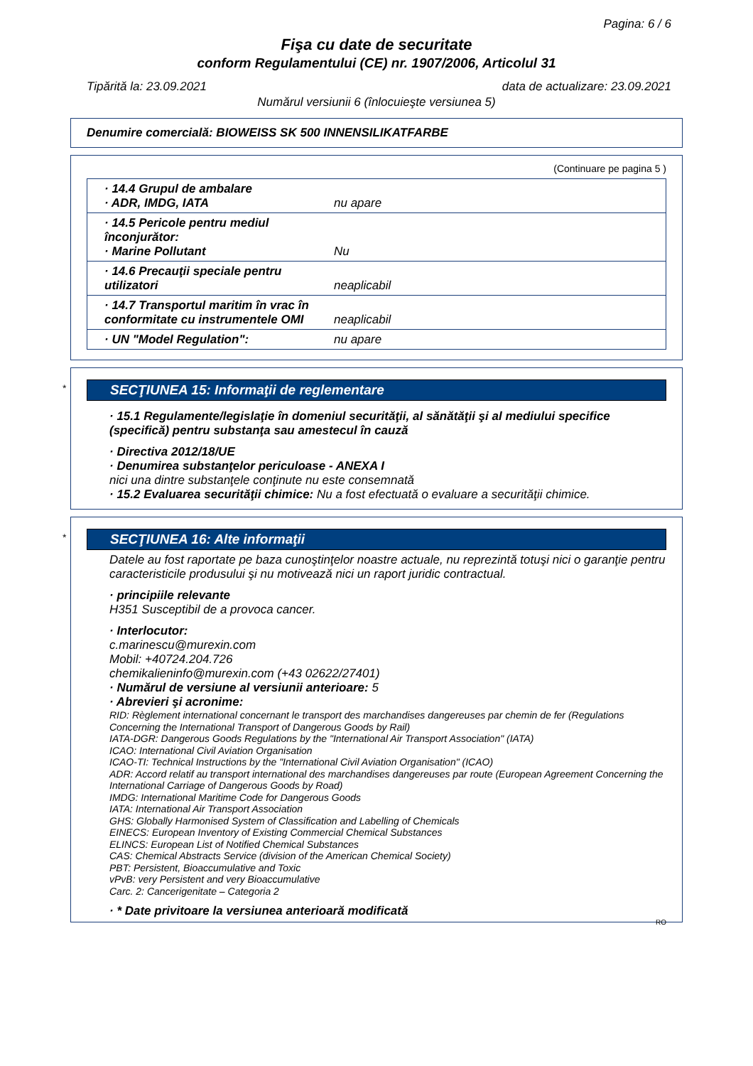Pagina: 6 / 6
Fişa cu date de securitate
conform Regulamentului (CE) nr. 1907/2006, Articolul 31
Tipărită la: 23.09.2021 data de actualizare: 23.09.2021
Numărul versiunii 6 (înlocuieşte versiunea 5)
Denumire comercială: BIOWEISS SK 500 INNENSILIKATFARBE
(Continuare pe pagina 5 )
| · 14.4 Grupul de ambalare · ADR, IMDG, IATA | nu apare |
| · 14.5 Pericole pentru mediul înconjurător: · Marine Pollutant | Nu |
| · 14.6 Precauţii speciale pentru utilizatori | neaplicabil |
| · 14.7 Transportul maritim în vrac în conformitate cu instrumentele OMI | neaplicabil |
| · UN "Model Regulation": | nu apare |
*
SECŢIUNEA 15: Informaţii de reglementare
· 15.1 Regulamente/legislaţie în domeniul securităţii, al sănătăţii şi al mediului specifice (specifică) pentru substanţa sau amestecul în cauză
· Directiva 2012/18/UE
· Denumirea substanţelor periculoase - ANEXA I
nici una dintre substanţele conţinute nu este consemnată
· 15.2 Evaluarea securităţii chimice: Nu a fost efectuată o evaluare a securităţii chimice.
*
SECŢIUNEA 16: Alte informaţii
Datele au fost raportate pe baza cunoştinţelor noastre actuale, nu reprezintă totuşi nici o garanţie pentru caracteristicile produsului şi nu motivează nici un raport juridic contractual.
· principiile relevante
H351 Susceptibil de a provoca cancer.
· Interlocutor:
c.marinescu@murexin.com
Mobil: +40724.204.726
chemikalieninfo@murexin.com (+43 02622/27401)
· Numărul de versiune al versiunii anterioare: 5
· Abrevieri şi acronime:
RID: Règlement international concernant le transport des marchandises dangereuses par chemin de fer (Regulations Concerning the International Transport of Dangerous Goods by Rail)
IATA-DGR: Dangerous Goods Regulations by the "International Air Transport Association" (IATA)
ICAO: International Civil Aviation Organisation
ICAO-TI: Technical Instructions by the "International Civil Aviation Organisation" (ICAO)
ADR: Accord relatif au transport international des marchandises dangereuses par route (European Agreement Concerning the International Carriage of Dangerous Goods by Road)
IMDG: International Maritime Code for Dangerous Goods
IATA: International Air Transport Association
GHS: Globally Harmonised System of Classification and Labelling of Chemicals
EINECS: European Inventory of Existing Commercial Chemical Substances
ELINCS: European List of Notified Chemical Substances
CAS: Chemical Abstracts Service (division of the American Chemical Society)
PBT: Persistent, Bioaccumulative and Toxic
vPvB: very Persistent and very Bioaccumulative
Carc. 2: Cancerigenitate – Categoria 2
· * Date privitoare la versiunea anterioară modificată
RO